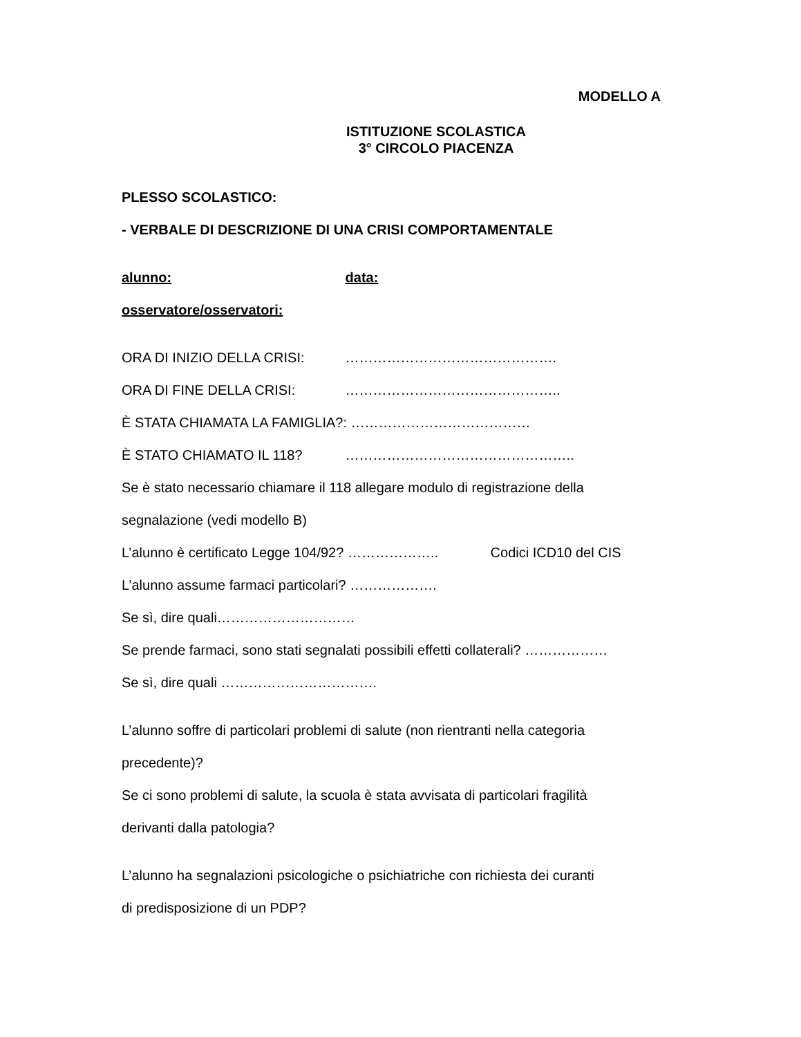MODELLO A
ISTITUZIONE SCOLASTICA
3° CIRCOLO PIACENZA
PLESSO SCOLASTICO:
- VERBALE DI DESCRIZIONE DI UNA CRISI COMPORTAMENTALE
alunno: data:
osservatore/osservatori:
ORA DI INIZIO DELLA CRISI: ……………………………………….
ORA DI FINE DELLA CRISI: ………………………………………..
È STATA CHIAMATA LA FAMIGLIA?: …………………………………
È STATO CHIAMATO IL 118? …………………………………………..
Se è stato necessario chiamare il 118 allegare modulo di registrazione della
segnalazione (vedi modello B)
L’alunno è certificato Legge 104/92? ……………….. Codici ICD10 del CIS
L’alunno assume farmaci particolari? ……………….
Se sì, dire quali…………………………
Se prende farmaci, sono stati segnalati possibili effetti collaterali? ………………
Se sì, dire quali …………………………….
L’alunno soffre di particolari problemi di salute (non rientranti nella categoria
precedente)?
Se ci sono problemi di salute, la scuola è stata avvisata di particolari fragilità
derivanti dalla patologia?
L’alunno ha segnalazioni psicologiche o psichiatriche con richiesta dei curanti
di predisposizione di un PDP?